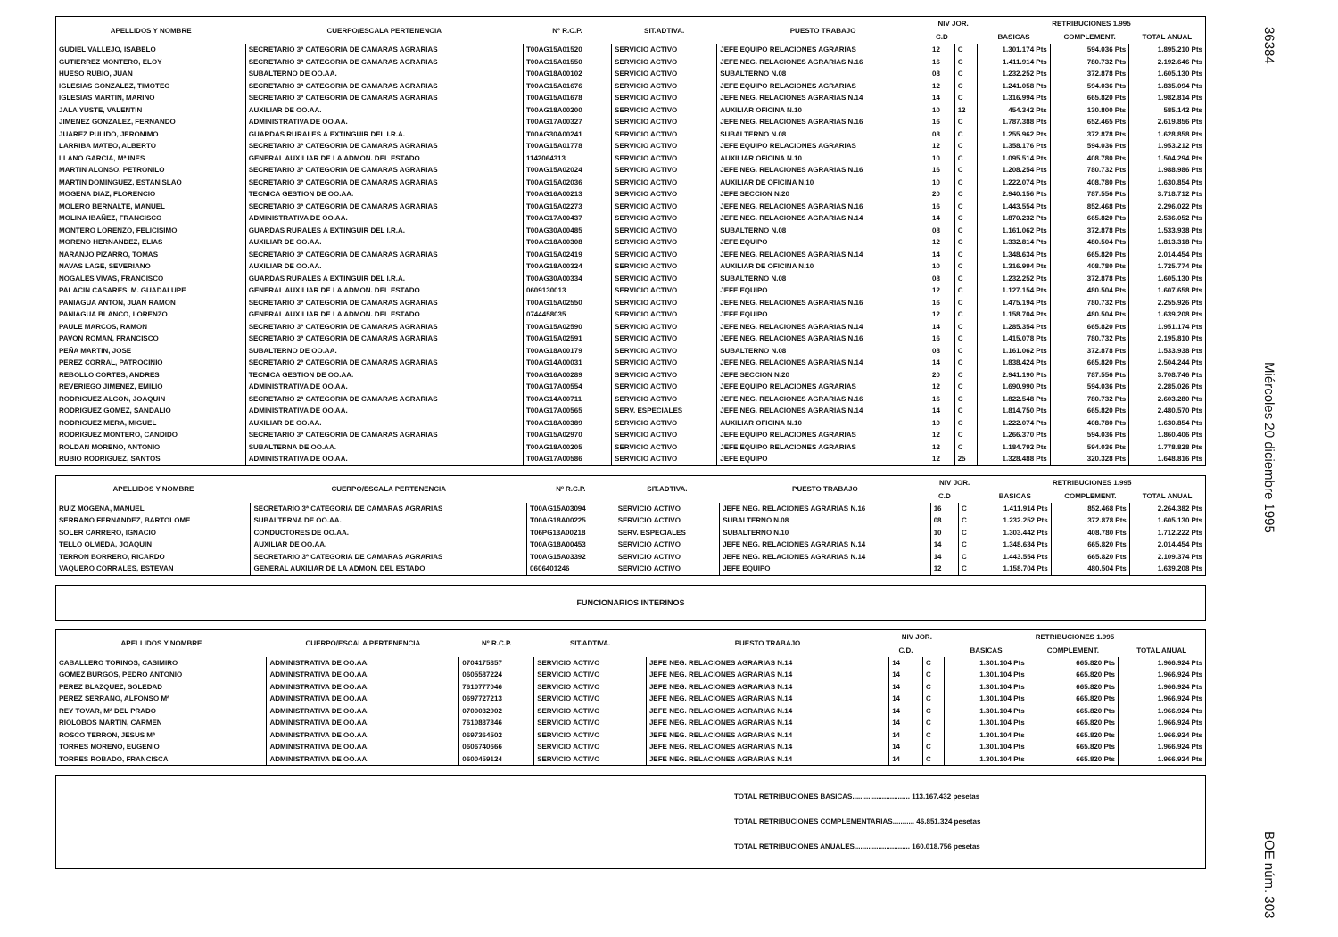| APELLIDOS Y NOMBRE | CUERPO/ESCALA PERTENENCIA | Nº R.C.P. | SIT.ADTIVA. | PUESTO TRABAJO | NIV JOR. | | RETRIBUCIONES 1.995 | | |
| --- | --- | --- | --- | --- | --- | --- | --- | --- | --- |
| | | | | | C.D | | BASICAS | COMPLEMENT. | TOTAL ANUAL |
| GUDIEL VALLEJO, ISABELO | SECRETARIO 3ª CATEGORIA DE CAMARAS AGRARIAS | T00AG15A01520 | SERVICIO ACTIVO | JEFE EQUIPO RELACIONES AGRARIAS | 12 | C | 1.301.174 Pts | 594.036 Pts | 1.895.210 Pts |
| GUTIERREZ MONTERO, ELOY | SECRETARIO 3ª CATEGORIA DE CAMARAS AGRARIAS | T00AG15A01550 | SERVICIO ACTIVO | JEFE NEG. RELACIONES AGRARIAS N.16 | 16 | C | 1.411.914 Pts | 780.732 Pts | 2.192.646 Pts |
| HUESO RUBIO, JUAN | SUBALTERNO DE OO.AA. | T00AG18A00102 | SERVICIO ACTIVO | SUBALTERNO N.08 | 08 | C | 1.232.252 Pts | 372.878 Pts | 1.605.130 Pts |
| IGLESIAS GONZALEZ, TIMOTEO | SECRETARIO 3ª CATEGORIA DE CAMARAS AGRARIAS | T00AG15A01676 | SERVICIO ACTIVO | JEFE EQUIPO RELACIONES AGRARIAS | 12 | C | 1.241.058 Pts | 594.036 Pts | 1.835.094 Pts |
| IGLESIAS MARTIN, MARINO | SECRETARIO 3ª CATEGORIA DE CAMARAS AGRARIAS | T00AG15A01678 | SERVICIO ACTIVO | JEFE NEG. RELACIONES AGRARIAS N.14 | 14 | C | 1.316.994 Pts | 665.820 Pts | 1.982.814 Pts |
| JALA YUSTE, VALENTIN | AUXILIAR DE OO.AA. | T00AG18A00200 | SERVICIO ACTIVO | AUXILIAR OFICINA N.10 | 10 | 12 | 454.342 Pts | 130.800 Pts | 585.142 Pts |
| JIMENEZ GONZALEZ, FERNANDO | ADMINISTRATIVA DE OO.AA. | T00AG17A00327 | SERVICIO ACTIVO | JEFE NEG. RELACIONES AGRARIAS N.16 | 16 | C | 1.787.388 Pts | 652.465 Pts | 2.619.856 Pts |
| JUAREZ PULIDO, JERONIMO | GUARDAS RURALES A EXTINGUIR DEL I.R.A. | T00AG30A00241 | SERVICIO ACTIVO | SUBALTERNO N.08 | 08 | C | 1.255.962 Pts | 372.878 Pts | 1.628.858 Pts |
| LARRIBA MATEO, ALBERTO | SECRETARIO 3ª CATEGORIA DE CAMARAS AGRARIAS | T00AG15A01778 | SERVICIO ACTIVO | JEFE EQUIPO RELACIONES AGRARIAS | 12 | C | 1.358.176 Pts | 594.036 Pts | 1.953.212 Pts |
| LLANO GARCIA, Mª INES | GENERAL AUXILIAR DE LA ADMON. DEL ESTADO | 1142064313 | SERVICIO ACTIVO | AUXILIAR OFICINA N.10 | 10 | C | 1.095.514 Pts | 408.780 Pts | 1.504.294 Pts |
| MARTIN ALONSO, PETRONILO | SECRETARIO 3ª CATEGORIA DE CAMARAS AGRARIAS | T00AG15A02024 | SERVICIO ACTIVO | JEFE NEG. RELACIONES AGRARIAS N.16 | 16 | C | 1.208.254 Pts | 780.732 Pts | 1.988.986 Pts |
| MARTIN DOMINGUEZ, ESTANISLAO | SECRETARIO 3ª CATEGORIA DE CAMARAS AGRARIAS | T00AG15A02036 | SERVICIO ACTIVO | AUXILIAR DE OFICINA N.10 | 10 | C | 1.222.074 Pts | 408.780 Pts | 1.630.854 Pts |
| MOGENA DIAZ, FLORENCIO | TECNICA GESTION DE OO.AA. | T00AG16A00213 | SERVICIO ACTIVO | JEFE SECCION N.20 | 20 | C | 2.940.156 Pts | 787.556 Pts | 3.718.712 Pts |
| MOLERO BERNALTE, MANUEL | SECRETARIO 3ª CATEGORIA DE CAMARAS AGRARIAS | T00AG15A02273 | SERVICIO ACTIVO | JEFE NEG. RELACIONES AGRARIAS N.16 | 16 | C | 1.443.554 Pts | 852.468 Pts | 2.296.022 Pts |
| MOLINA IBAÑEZ, FRANCISCO | ADMINISTRATIVA DE OO.AA. | T00AG17A00437 | SERVICIO ACTIVO | JEFE NEG. RELACIONES AGRARIAS N.14 | 14 | C | 1.870.232 Pts | 665.820 Pts | 2.536.052 Pts |
| MONTERO LORENZO, FELICISIMO | GUARDAS RURALES A EXTINGUIR DEL I.R.A. | T00AG30A00485 | SERVICIO ACTIVO | SUBALTERNO N.08 | 08 | C | 1.161.062 Pts | 372.878 Pts | 1.533.938 Pts |
| MORENO HERNANDEZ, ELIAS | AUXILIAR DE OO.AA. | T00AG18A00308 | SERVICIO ACTIVO | JEFE EQUIPO | 12 | C | 1.332.814 Pts | 480.504 Pts | 1.813.318 Pts |
| NARANJO PIZARRO, TOMAS | SECRETARIO 3ª CATEGORIA DE CAMARAS AGRARIAS | T00AG15A02419 | SERVICIO ACTIVO | JEFE NEG. RELACIONES AGRARIAS N.14 | 14 | C | 1.348.634 Pts | 665.820 Pts | 2.014.454 Pts |
| NAVAS LAGE, SEVERIANO | AUXILIAR DE OO.AA. | T00AG18A00324 | SERVICIO ACTIVO | AUXILIAR DE OFICINA N.10 | 10 | C | 1.316.994 Pts | 408.780 Pts | 1.725.774 Pts |
| NOGALES VIVAS, FRANCISCO | GUARDAS RURALES A EXTINGUIR DEL I.R.A. | T00AG30A00334 | SERVICIO ACTIVO | SUBALTERNO N.08 | 08 | C | 1.232.252 Pts | 372.878 Pts | 1.605.130 Pts |
| PALACIN CASARES, M. GUADALUPE | GENERAL AUXILIAR DE LA ADMON. DEL ESTADO | 0609130013 | SERVICIO ACTIVO | JEFE EQUIPO | 12 | C | 1.127.154 Pts | 480.504 Pts | 1.607.658 Pts |
| PANIAGUA ANTON, JUAN RAMON | SECRETARIO 3ª CATEGORIA DE CAMARAS AGRARIAS | T00AG15A02550 | SERVICIO ACTIVO | JEFE NEG. RELACIONES AGRARIAS N.16 | 16 | C | 1.475.194 Pts | 780.732 Pts | 2.255.926 Pts |
| PANIAGUA BLANCO, LORENZO | GENERAL AUXILIAR DE LA ADMON. DEL ESTADO | 0744458035 | SERVICIO ACTIVO | JEFE EQUIPO | 12 | C | 1.158.704 Pts | 480.504 Pts | 1.639.208 Pts |
| PAULE MARCOS, RAMON | SECRETARIO 3ª CATEGORIA DE CAMARAS AGRARIAS | T00AG15A02590 | SERVICIO ACTIVO | JEFE NEG. RELACIONES AGRARIAS N.14 | 14 | C | 1.285.354 Pts | 665.820 Pts | 1.951.174 Pts |
| PAVON ROMAN, FRANCISCO | SECRETARIO 3ª CATEGORIA DE CAMARAS AGRARIAS | T00AG15A02591 | SERVICIO ACTIVO | JEFE NEG. RELACIONES AGRARIAS N.16 | 16 | C | 1.415.078 Pts | 780.732 Pts | 2.195.810 Pts |
| PEÑA MARTIN, JOSE | SUBALTERNO DE OO.AA. | T00AG18A00179 | SERVICIO ACTIVO | SUBALTERNO N.08 | 08 | C | 1.161.062 Pts | 372.878 Pts | 1.533.938 Pts |
| PEREZ CORRAL, PATROCINIO | SECRETARIO 2ª CATEGORIA DE CAMARAS AGRARIAS | T00AG14A00031 | SERVICIO ACTIVO | JEFE NEG. RELACIONES AGRARIAS N.14 | 14 | C | 1.838.424 Pts | 665.820 Pts | 2.504.244 Pts |
| REBOLLO CORTES, ANDRES | TECNICA GESTION DE OO.AA. | T00AG16A00289 | SERVICIO ACTIVO | JEFE SECCION N.20 | 20 | C | 2.941.190 Pts | 787.556 Pts | 3.708.746 Pts |
| REVERIEGO JIMENEZ, EMILIO | ADMINISTRATIVA DE OO.AA. | T00AG17A00554 | SERVICIO ACTIVO | JEFE EQUIPO RELACIONES AGRARIAS | 12 | C | 1.690.990 Pts | 594.036 Pts | 2.285.026 Pts |
| RODRIGUEZ ALCON, JOAQUIN | SECRETARIO 2ª CATEGORIA DE CAMARAS AGRARIAS | T00AG14A00711 | SERVICIO ACTIVO | JEFE NEG. RELACIONES AGRARIAS N.16 | 16 | C | 1.822.548 Pts | 780.732 Pts | 2.603.280 Pts |
| RODRIGUEZ GOMEZ, SANDALIO | ADMINISTRATIVA DE OO.AA. | T00AG17A00565 | SERV. ESPECIALES | JEFE NEG. RELACIONES AGRARIAS N.14 | 14 | C | 1.814.750 Pts | 665.820 Pts | 2.480.570 Pts |
| RODRIGUEZ MERA, MIGUEL | AUXILIAR DE OO.AA. | T00AG18A00389 | SERVICIO ACTIVO | AUXILIAR OFICINA N.10 | 10 | C | 1.222.074 Pts | 408.780 Pts | 1.630.854 Pts |
| RODRIGUEZ MONTERO, CANDIDO | SECRETARIO 3ª CATEGORIA DE CAMARAS AGRARIAS | T00AG15A02970 | SERVICIO ACTIVO | JEFE EQUIPO RELACIONES AGRARIAS | 12 | C | 1.266.370 Pts | 594.036 Pts | 1.860.406 Pts |
| ROLDAN MORENO, ANTONIO | SUBALTERNA DE OO.AA. | T00AG18A00205 | SERVICIO ACTIVO | JEFE EQUIPO RELACIONES AGRARIAS | 12 | C | 1.184.792 Pts | 594.036 Pts | 1.778.828 Pts |
| RUBIO RODRIGUEZ, SANTOS | ADMINISTRATIVA DE OO.AA. | T00AG17A00586 | SERVICIO ACTIVO | JEFE EQUIPO | 12 | 25 | 1.328.488 Pts | 320.328 Pts | 1.648.816 Pts |
| APELLIDOS Y NOMBRE | CUERPO/ESCALA PERTENENCIA | Nº R.C.P. | SIT.ADTIVA. | PUESTO TRABAJO | NIV JOR. | | RETRIBUCIONES 1.995 | | |
| --- | --- | --- | --- | --- | --- | --- | --- | --- | --- |
| | | | | | C.D | | BASICAS | COMPLEMENT. | TOTAL ANUAL |
| RUIZ MOGENA, MANUEL | SECRETARIO 3ª CATEGORIA DE CAMARAS AGRARIAS | T00AG15A03094 | SERVICIO ACTIVO | JEFE NEG. RELACIONES AGRARIAS N.16 | 16 | C | 1.411.914 Pts | 852.468 Pts | 2.264.382 Pts |
| SERRANO FERNANDEZ, BARTOLOME | SUBALTERNA DE OO.AA. | T00AG18A00225 | SERVICIO ACTIVO | SUBALTERNO N.08 | 08 | C | 1.232.252 Pts | 372.878 Pts | 1.605.130 Pts |
| SOLER CARRERO, IGNACIO | CONDUCTORES DE OO.AA. | T06PG13A00218 | SERV. ESPECIALES | SUBALTERNO N.10 | 10 | C | 1.303.442 Pts | 408.780 Pts | 1.712.222 Pts |
| TELLO OLMEDA, JOAQUIN | AUXILIAR DE OO.AA. | T00AG18A00453 | SERVICIO ACTIVO | JEFE NEG. RELACIONES AGRARIAS N.14 | 14 | C | 1.348.634 Pts | 665.820 Pts | 2.014.454 Pts |
| TERRON BORRERO, RICARDO | SECRETARIO 3ª CATEGORIA DE CAMARAS AGRARIAS | T00AG15A03392 | SERVICIO ACTIVO | JEFE NEG. RELACIONES AGRARIAS N.14 | 14 | C | 1.443.554 Pts | 665.820 Pts | 2.109.374 Pts |
| VAQUERO CORRALES, ESTEVAN | GENERAL AUXILIAR DE LA ADMON. DEL ESTADO | 0606401246 | SERVICIO ACTIVO | JEFE EQUIPO | 12 | C | 1.158.704 Pts | 480.504 Pts | 1.639.208 Pts |
FUNCIONARIOS INTERINOS
| APELLIDOS Y NOMBRE | CUERPO/ESCALA PERTENENCIA | Nº R.C.P. | SIT.ADTIVA. | PUESTO TRABAJO | NIV JOR. | | RETRIBUCIONES 1.995 | | |
| --- | --- | --- | --- | --- | --- | --- | --- | --- | --- |
| | | | | | C.D. | | BASICAS | COMPLEMENT. | TOTAL ANUAL |
| CABALLERO TORINOS, CASIMIRO | ADMINISTRATIVA DE OO.AA. | 0704175357 | SERVICIO ACTIVO | JEFE NEG. RELACIONES AGRARIAS N.14 | 14 | C | 1.301.104 Pts | 665.820 Pts | 1.966.924 Pts |
| GOMEZ BURGOS, PEDRO ANTONIO | ADMINISTRATIVA DE OO.AA. | 0605587224 | SERVICIO ACTIVO | JEFE NEG. RELACIONES AGRARIAS N.14 | 14 | C | 1.301.104 Pts | 665.820 Pts | 1.966.924 Pts |
| PEREZ BLAZQUEZ, SOLEDAD | ADMINISTRATIVA DE OO.AA. | 7610777046 | SERVICIO ACTIVO | JEFE NEG. RELACIONES AGRARIAS N.14 | 14 | C | 1.301.104 Pts | 665.820 Pts | 1.966.924 Pts |
| PEREZ SERRANO, ALFONSO Mª | ADMINISTRATIVA DE OO.AA. | 0697727213 | SERVICIO ACTIVO | JEFE NEG. RELACIONES AGRARIAS N.14 | 14 | C | 1.301.104 Pts | 665.820 Pts | 1.966.924 Pts |
| REY TOVAR, Mª DEL PRADO | ADMINISTRATIVA DE OO.AA. | 0700032902 | SERVICIO ACTIVO | JEFE NEG. RELACIONES AGRARIAS N.14 | 14 | C | 1.301.104 Pts | 665.820 Pts | 1.966.924 Pts |
| RIOLOBOS MARTIN, CARMEN | ADMINISTRATIVA DE OO.AA. | 7610837346 | SERVICIO ACTIVO | JEFE NEG. RELACIONES AGRARIAS N.14 | 14 | C | 1.301.104 Pts | 665.820 Pts | 1.966.924 Pts |
| ROSCO TERRON, JESUS Mª | ADMINISTRATIVA DE OO.AA. | 0697364502 | SERVICIO ACTIVO | JEFE NEG. RELACIONES AGRARIAS N.14 | 14 | C | 1.301.104 Pts | 665.820 Pts | 1.966.924 Pts |
| TORRES MORENO, EUGENIO | ADMINISTRATIVA DE OO.AA. | 0606740666 | SERVICIO ACTIVO | JEFE NEG. RELACIONES AGRARIAS N.14 | 14 | C | 1.301.104 Pts | 665.820 Pts | 1.966.924 Pts |
| TORRES ROBADO, FRANCISCA | ADMINISTRATIVA DE OO.AA. | 0600459124 | SERVICIO ACTIVO | JEFE NEG. RELACIONES AGRARIAS N.14 | 14 | C | 1.301.104 Pts | 665.820 Pts | 1.966.924 Pts |
TOTAL RETRIBUCIONES BASICAS............................. 113.167.432 pesetas
TOTAL RETRIBUCIONES COMPLEMENTARIAS........... 46.851.324 pesetas
TOTAL RETRIBUCIONES ANUALES............................ 160.018.756 pesetas
36384 Miércoles 20 diciembre 1995 BOE núm. 303